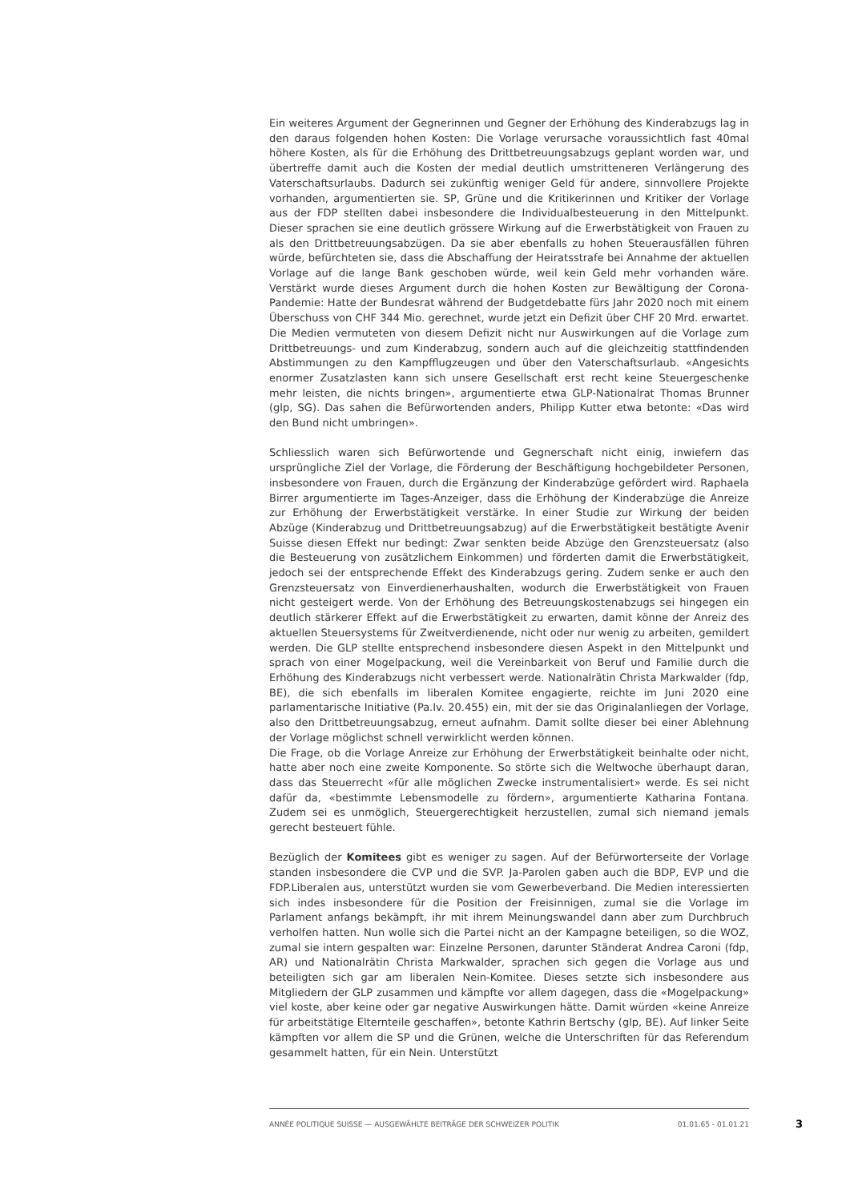Ein weiteres Argument der Gegnerinnen und Gegner der Erhöhung des Kinderabzugs lag in den daraus folgenden hohen Kosten: Die Vorlage verursache voraussichtlich fast 40mal höhere Kosten, als für die Erhöhung des Drittbetreuungsabzugs geplant worden war, und übertreffe damit auch die Kosten der medial deutlich umstritteneren Verlängerung des Vaterschaftsurlaubs. Dadurch sei zukünftig weniger Geld für andere, sinnvollere Projekte vorhanden, argumentierten sie. SP, Grüne und die Kritikerinnen und Kritiker der Vorlage aus der FDP stellten dabei insbesondere die Individualbesteuerung in den Mittelpunkt. Dieser sprachen sie eine deutlich grössere Wirkung auf die Erwerbstätigkeit von Frauen zu als den Drittbetreuungsabzügen. Da sie aber ebenfalls zu hohen Steuerausfällen führen würde, befürchteten sie, dass die Abschaffung der Heiratsstrafe bei Annahme der aktuellen Vorlage auf die lange Bank geschoben würde, weil kein Geld mehr vorhanden wäre. Verstärkt wurde dieses Argument durch die hohen Kosten zur Bewältigung der Corona-Pandemie: Hatte der Bundesrat während der Budgetdebatte fürs Jahr 2020 noch mit einem Überschuss von CHF 344 Mio. gerechnet, wurde jetzt ein Defizit über CHF 20 Mrd. erwartet. Die Medien vermuteten von diesem Defizit nicht nur Auswirkungen auf die Vorlage zum Drittbetreuungs- und zum Kinderabzug, sondern auch auf die gleichzeitig stattfindenden Abstimmungen zu den Kampfflugzeugen und über den Vaterschaftsurlaub. «Angesichts enormer Zusatzlasten kann sich unsere Gesellschaft erst recht keine Steuergeschenke mehr leisten, die nichts bringen», argumentierte etwa GLP-Nationalrat Thomas Brunner (glp, SG). Das sahen die Befürwortenden anders, Philipp Kutter etwa betonte: «Das wird den Bund nicht umbringen».
Schliesslich waren sich Befürwortende und Gegnerschaft nicht einig, inwiefern das ursprüngliche Ziel der Vorlage, die Förderung der Beschäftigung hochgebildeter Personen, insbesondere von Frauen, durch die Ergänzung der Kinderabzüge gefördert wird. Raphaela Birrer argumentierte im Tages-Anzeiger, dass die Erhöhung der Kinderabzüge die Anreize zur Erhöhung der Erwerbstätigkeit verstärke. In einer Studie zur Wirkung der beiden Abzüge (Kinderabzug und Drittbetreuungsabzug) auf die Erwerbstätigkeit bestätigte Avenir Suisse diesen Effekt nur bedingt: Zwar senkten beide Abzüge den Grenzsteuersatz (also die Besteuerung von zusätzlichem Einkommen) und förderten damit die Erwerbstätigkeit, jedoch sei der entsprechende Effekt des Kinderabzugs gering. Zudem senke er auch den Grenzsteuersatz von Einverdienerhaushalten, wodurch die Erwerbstätigkeit von Frauen nicht gesteigert werde. Von der Erhöhung des Betreuungskostenabzugs sei hingegen ein deutlich stärkerer Effekt auf die Erwerbstätigkeit zu erwarten, damit könne der Anreiz des aktuellen Steuersystems für Zweitverdienende, nicht oder nur wenig zu arbeiten, gemildert werden. Die GLP stellte entsprechend insbesondere diesen Aspekt in den Mittelpunkt und sprach von einer Mogelpackung, weil die Vereinbarkeit von Beruf und Familie durch die Erhöhung des Kinderabzugs nicht verbessert werde. Nationalrätin Christa Markwalder (fdp, BE), die sich ebenfalls im liberalen Komitee engagierte, reichte im Juni 2020 eine parlamentarische Initiative (Pa.Iv. 20.455) ein, mit der sie das Originalanliegen der Vorlage, also den Drittbetreuungsabzug, erneut aufnahm. Damit sollte dieser bei einer Ablehnung der Vorlage möglichst schnell verwirklicht werden können.
Die Frage, ob die Vorlage Anreize zur Erhöhung der Erwerbstätigkeit beinhalte oder nicht, hatte aber noch eine zweite Komponente. So störte sich die Weltwoche überhaupt daran, dass das Steuerrecht «für alle möglichen Zwecke instrumentalisiert» werde. Es sei nicht dafür da, «bestimmte Lebensmodelle zu fördern», argumentierte Katharina Fontana. Zudem sei es unmöglich, Steuergerechtigkeit herzustellen, zumal sich niemand jemals gerecht besteuert fühle.
Bezüglich der Komitees gibt es weniger zu sagen. Auf der Befürworterseite der Vorlage standen insbesondere die CVP und die SVP. Ja-Parolen gaben auch die BDP, EVP und die FDP.Liberalen aus, unterstützt wurden sie vom Gewerbeverband. Die Medien interessierten sich indes insbesondere für die Position der Freisinnigen, zumal sie die Vorlage im Parlament anfangs bekämpft, ihr mit ihrem Meinungswandel dann aber zum Durchbruch verholfen hatten. Nun wolle sich die Partei nicht an der Kampagne beteiligen, so die WOZ, zumal sie intern gespalten war: Einzelne Personen, darunter Ständerat Andrea Caroni (fdp, AR) und Nationalrätin Christa Markwalder, sprachen sich gegen die Vorlage aus und beteiligten sich gar am liberalen Nein-Komitee. Dieses setzte sich insbesondere aus Mitgliedern der GLP zusammen und kämpfte vor allem dagegen, dass die «Mogelpackung» viel koste, aber keine oder gar negative Auswirkungen hätte. Damit würden «keine Anreize für arbeitstätige Elternteile geschaffen», betonte Kathrin Bertschy (glp, BE). Auf linker Seite kämpften vor allem die SP und die Grünen, welche die Unterschriften für das Referendum gesammelt hatten, für ein Nein. Unterstützt
ANNÉE POLITIQUE SUISSE — AUSGEWÄHLTE BEITRÄGE DER SCHWEIZER POLITIK 01.01.65 - 01.01.21
3